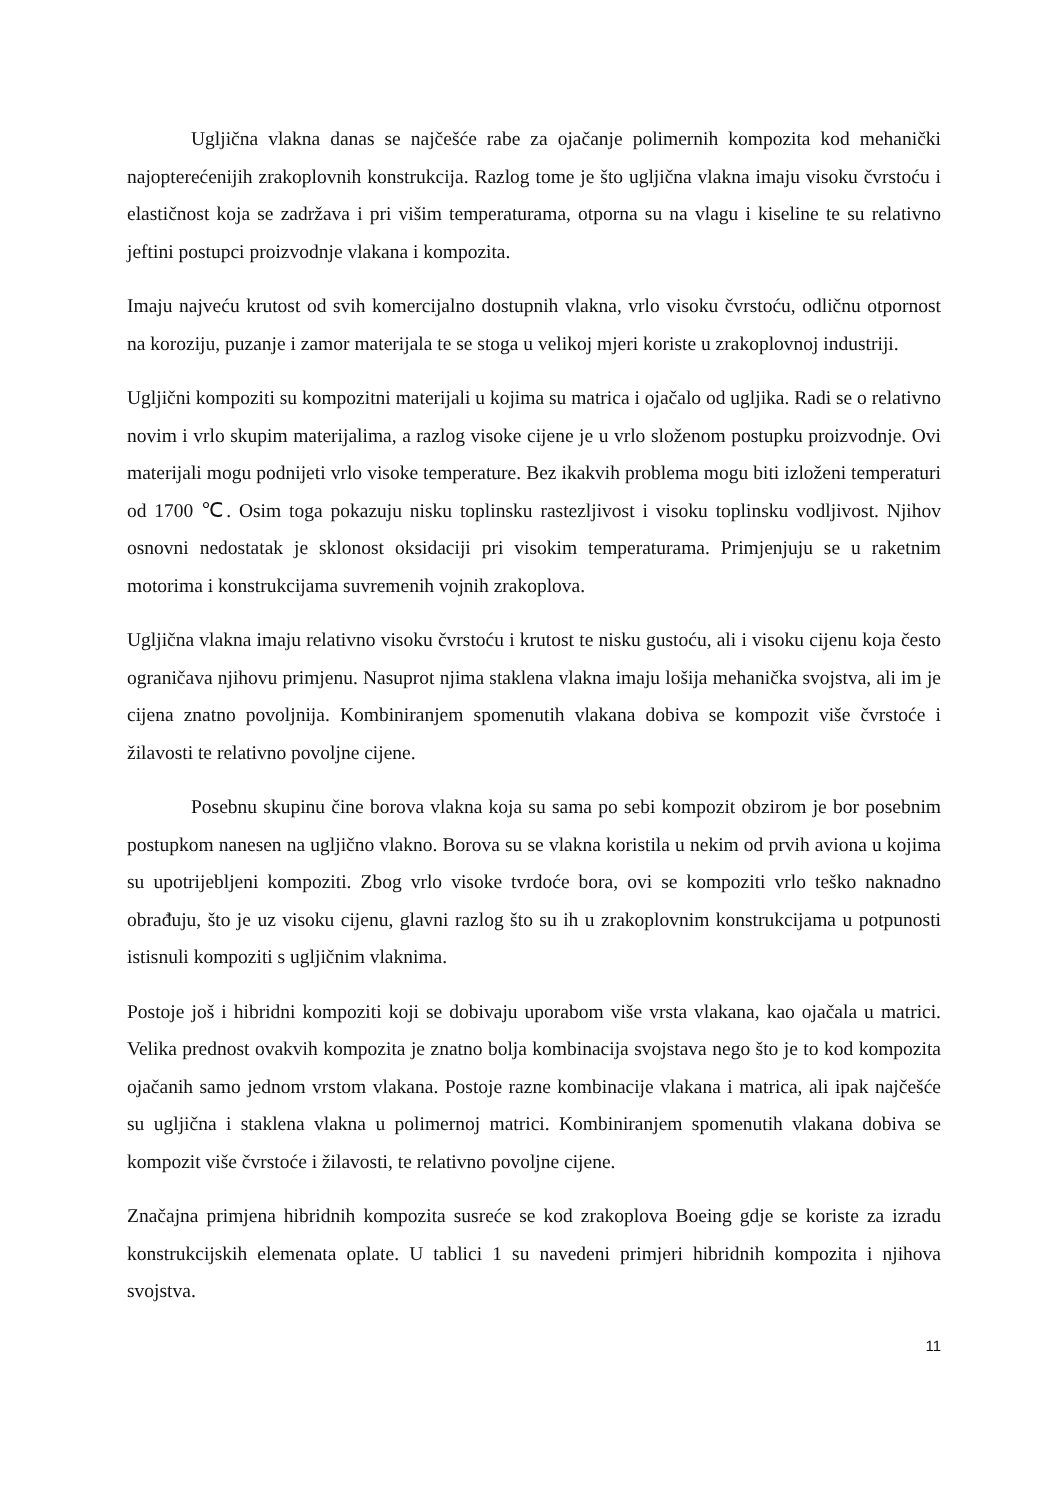Ugljična vlakna danas se najčešće rabe za ojačanje polimernih kompozita kod mehanički najopterećenijih zrakoplovnih konstrukcija. Razlog tome je što ugljična vlakna imaju visoku čvrstoću i elastičnost koja se zadržava i pri višim temperaturama, otporna su na vlagu i kiseline te su relativno jeftini postupci proizvodnje vlakana i kompozita.
Imaju najveću krutost od svih komercijalno dostupnih vlakna, vrlo visoku čvrstoću, odličnu otpornost na koroziju, puzanje i zamor materijala te se stoga u velikoj mjeri koriste u zrakoplovnoj industriji.
Ugljični kompoziti su kompozitni materijali u kojima su matrica i ojačalo od ugljika. Radi se o relativno novim i vrlo skupim materijalima, a razlog visoke cijene je u vrlo složenom postupku proizvodnje. Ovi materijali mogu podnijeti vrlo visoke temperature. Bez ikakvih problema mogu biti izloženi temperaturi od 1700 ℃. Osim toga pokazuju nisku toplinsku rastezljivost i visoku toplinsku vodljivost. Njihov osnovni nedostatak je sklonost oksidaciji pri visokim temperaturama. Primjenjuju se u raketnim motorima i konstrukcijama suvremenih vojnih zrakoplova.
Ugljična vlakna imaju relativno visoku čvrstoću i krutost te nisku gustoću, ali i visoku cijenu koja često ograničava njihovu primjenu. Nasuprot njima staklena vlakna imaju lošija mehanička svojstva, ali im je cijena znatno povoljnija. Kombiniranjem spomenutih vlakana dobiva se kompozit više čvrstoće i žilavosti te relativno povoljne cijene.
Posebnu skupinu čine borova vlakna koja su sama po sebi kompozit obzirom je bor posebnim postupkom nanesen na ugljično vlakno. Borova su se vlakna koristila u nekim od prvih aviona u kojima su upotrijebljeni kompoziti. Zbog vrlo visoke tvrdoće bora, ovi se kompoziti vrlo teško naknadno obrađuju, što je uz visoku cijenu, glavni razlog što su ih u zrakoplovnim konstrukcijama u potpunosti istisnuli kompoziti s ugljičnim vlaknima.
Postoje još i hibridni kompoziti koji se dobivaju uporabom više vrsta vlakana, kao ojačala u matrici. Velika prednost ovakvih kompozita je znatno bolja kombinacija svojstava nego što je to kod kompozita ojačanih samo jednom vrstom vlakana. Postoje razne kombinacije vlakana i matrica, ali ipak najčešće su ugljična i staklena vlakna u polimernoj matrici. Kombiniranjem spomenutih vlakana dobiva se kompozit više čvrstoće i žilavosti, te relativno povoljne cijene.
Značajna primjena hibridnih kompozita susreće se kod zrakoplova Boeing gdje se koriste za izradu konstrukcijskih elemenata oplate. U tablici 1 su navedeni primjeri hibridnih kompozita i njihova svojstva.
11